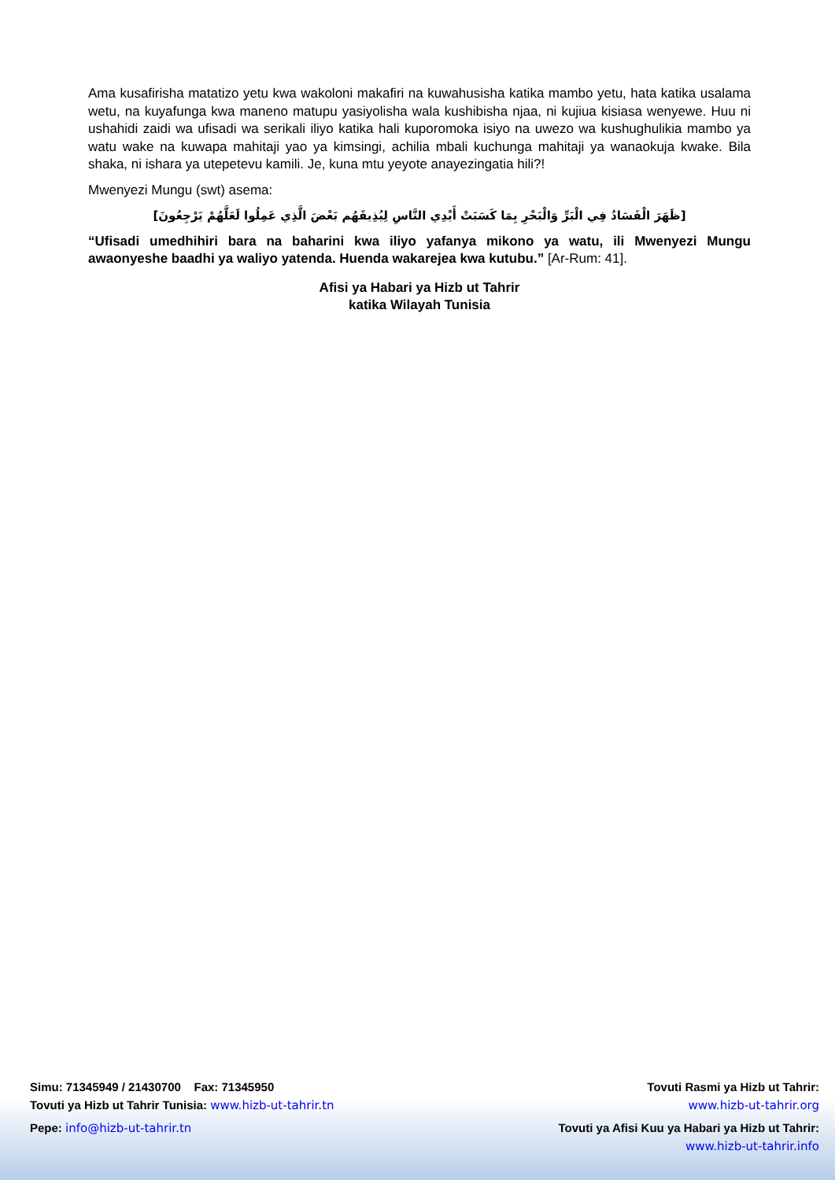Ama kusafirisha matatizo yetu kwa wakoloni makafiri na kuwahusisha katika mambo yetu, hata katika usalama wetu, na kuyafunga kwa maneno matupu yasiyolisha wala kushibisha njaa, ni kujiua kisiasa wenyewe. Huu ni ushahidi zaidi wa ufisadi wa serikali iliyo katika hali kuporomoka isiyo na uwezo wa kushughulikia mambo ya watu wake na kuwapa mahitaji yao ya kimsingi, achilia mbali kuchunga mahitaji ya wanaokuja kwake. Bila shaka, ni ishara ya utepetevu kamili. Je, kuna mtu yeyote anayezingatia hili?!
Mwenyezi Mungu (swt) asema:
[ظَهَرَ الْفَسَادُ فِي الْبَرِّ وَالْبَحْرِ بِمَا كَسَبَتْ أَيْدِي النَّاسِ لِيُذِيقَهُم بَعْضَ الَّذِي عَمِلُوا لَعَلَّهُمْ يَرْجِعُونَ]
“Ufisadi umedhihiri bara na baharini kwa iliyo yafanya mikono ya watu, ili Mwenyezi Mungu awaonyeshe baadhi ya waliyo yatenda. Huenda wakarejea kwa kutubu.” [Ar-Rum: 41].
Afisi ya Habari ya Hizb ut Tahrir
katika Wilayah Tunisia
Simu: 71345949 / 21430700 Fax: 71345950
Tovuti ya Hizb ut Tahrir Tunisia: www.hizb-ut-tahrir.tn
Pepe: info@hizb-ut-tahrir.tn
Tovuti Rasmi ya Hizb ut Tahrir:
www.hizb-ut-tahrir.org
Tovuti ya Afisi Kuu ya Habari ya Hizb ut Tahrir:
www.hizb-ut-tahrir.info